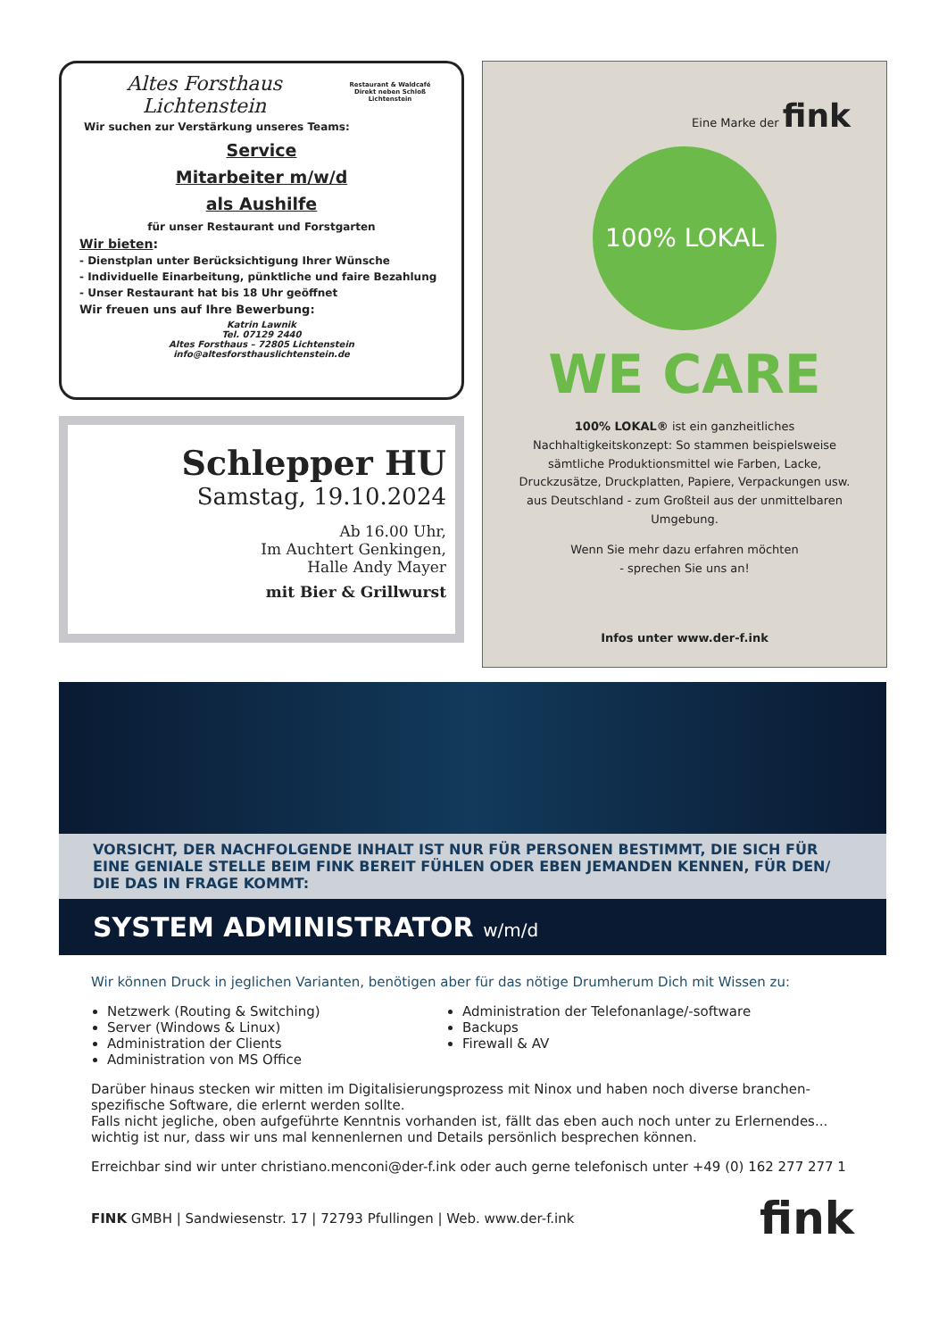Altes Forsthaus
Lichtenstein
Restaurant & Waldcafé
Direkt neben Schloß Lichtenstein
Wir suchen zur Verstärkung unseres Teams:
Service
Mitarbeiter m/w/d
als Aushilfe
für unser Restaurant und Forstgarten
Wir bieten:
- Dienstplan unter Berücksichtigung Ihrer Wünsche
- Individuelle Einarbeitung, pünktliche und faire Bezahlung
- Unser Restaurant hat bis 18 Uhr geöffnet
Wir freuen uns auf Ihre Bewerbung:
Katrin Lawnik
Tel. 07129 2440
Altes Forsthaus – 72805 Lichtenstein
info@altesforsthauslichtenstein.de
Schlepper HU
Samstag, 19.10.2024
Ab 16.00 Uhr,
Im Auchtert Genkingen,
Halle Andy Mayer
mit Bier & Grillwurst
Eine Marke der fink
100% LOKAL
WE CARE
100% LOKAL® ist ein ganzheitliches Nachhaltigkeitskonzept: So stammen beispielsweise sämtliche Produktionsmittel wie Farben, Lacke, Druckzusätze, Druckplatten, Papiere, Verpackungen usw. aus Deutschland - zum Großteil aus der unmittelbaren Umgebung.
Wenn Sie mehr dazu erfahren möchten
- sprechen Sie uns an!
Infos unter www.der-f.ink
VORSICHT, DER NACHFOLGENDE INHALT IST NUR FÜR PERSONEN BESTIMMT, DIE SICH FÜR EINE GENIALE STELLE BEIM FINK BEREIT FÜHLEN ODER EBEN JEMANDEN KENNEN, FÜR DEN/ DIE DAS IN FRAGE KOMMT:
SYSTEM ADMINISTRATOR w/m/d
Wir können Druck in jeglichen Varianten, benötigen aber für das nötige Drumherum Dich mit Wissen zu:
Netzwerk (Routing & Switching)
Server (Windows & Linux)
Administration der Clients
Administration von MS Office
Administration der Telefonanlage/-software
Backups
Firewall & AV
Darüber hinaus stecken wir mitten im Digitalisierungsprozess mit Ninox und haben noch diverse branchen-spezifische Software, die erlernt werden sollte.
Falls nicht jegliche, oben aufgeführte Kenntnis vorhanden ist, fällt das eben auch noch unter zu Erlernendes... wichtig ist nur, dass wir uns mal kennenlernen und Details persönlich besprechen können.
Erreichbar sind wir unter christiano.menconi@der-f.ink oder auch gerne telefonisch unter +49 (0) 162 277 277 1
FINK GMBH | Sandwiesenstr. 17 | 72793 Pfullingen | Web. www.der-f.ink fink